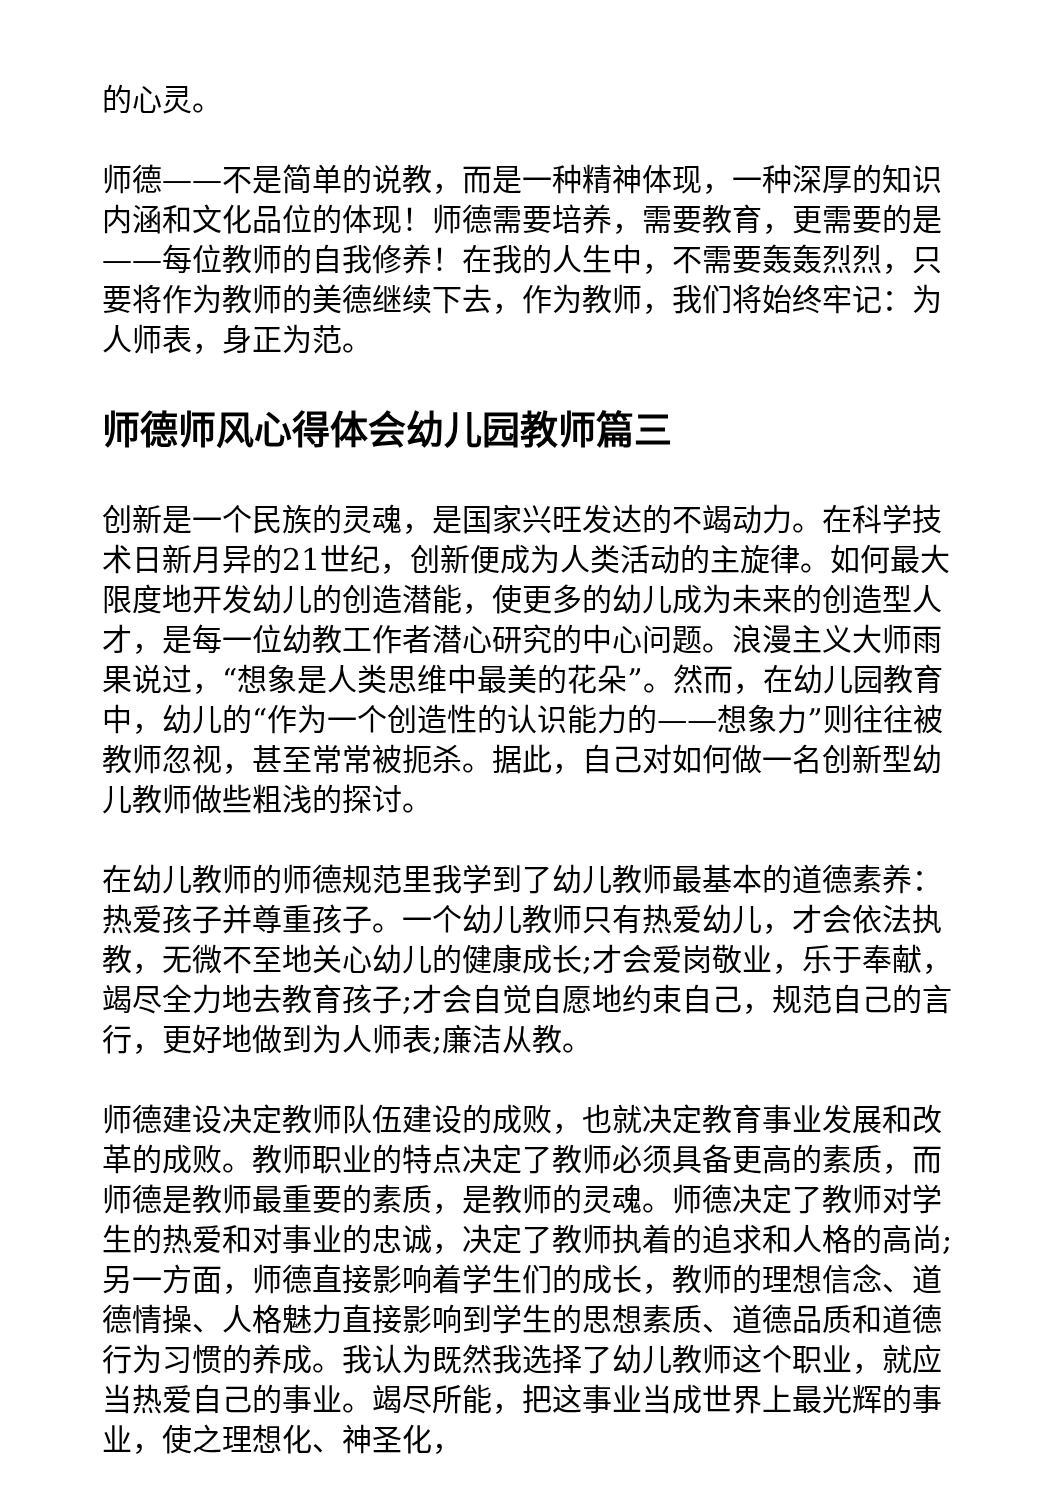的心灵。
师德——不是简单的说教，而是一种精神体现，一种深厚的知识内涵和文化品位的体现！师德需要培养，需要教育，更需要的是——每位教师的自我修养！在我的人生中，不需要轰轰烈烈，只要将作为教师的美德继续下去，作为教师，我们将始终牢记：为人师表，身正为范。
师德师风心得体会幼儿园教师篇三
创新是一个民族的灵魂，是国家兴旺发达的不竭动力。在科学技术日新月异的21世纪，创新便成为人类活动的主旋律。如何最大限度地开发幼儿的创造潜能，使更多的幼儿成为未来的创造型人才，是每一位幼教工作者潜心研究的中心问题。浪漫主义大师雨果说过，“想象是人类思维中最美的花朵”。然而，在幼儿园教育中，幼儿的“作为一个创造性的认识能力的——想象力”则往往被教师忽视，甚至常常被扼杀。据此，自己对如何做一名创新型幼儿教师做些粗浅的探讨。
在幼儿教师的师德规范里我学到了幼儿教师最基本的道德素养：热爱孩子并尊重孩子。一个幼儿教师只有热爱幼儿，才会依法执教，无微不至地关心幼儿的健康成长;才会爱岗敬业，乐于奉献，竭尽全力地去教育孩子;才会自觉自愿地约束自己，规范自己的言行，更好地做到为人师表;廉洁从教。
师德建设决定教师队伍建设的成败，也就决定教育事业发展和改革的成败。教师职业的特点决定了教师必须具备更高的素质，而师德是教师最重要的素质，是教师的灵魂。师德决定了教师对学生的热爱和对事业的忠诚，决定了教师执着的追求和人格的高尚;另一方面，师德直接影响着学生们的成长，教师的理想信念、道德情操、人格魅力直接影响到学生的思想素质、道德品质和道德行为习惯的养成。我认为既然我选择了幼儿教师这个职业，就应当热爱自己的事业。竭尽所能，把这事业当成世界上最光辉的事业，使之理想化、神圣化，